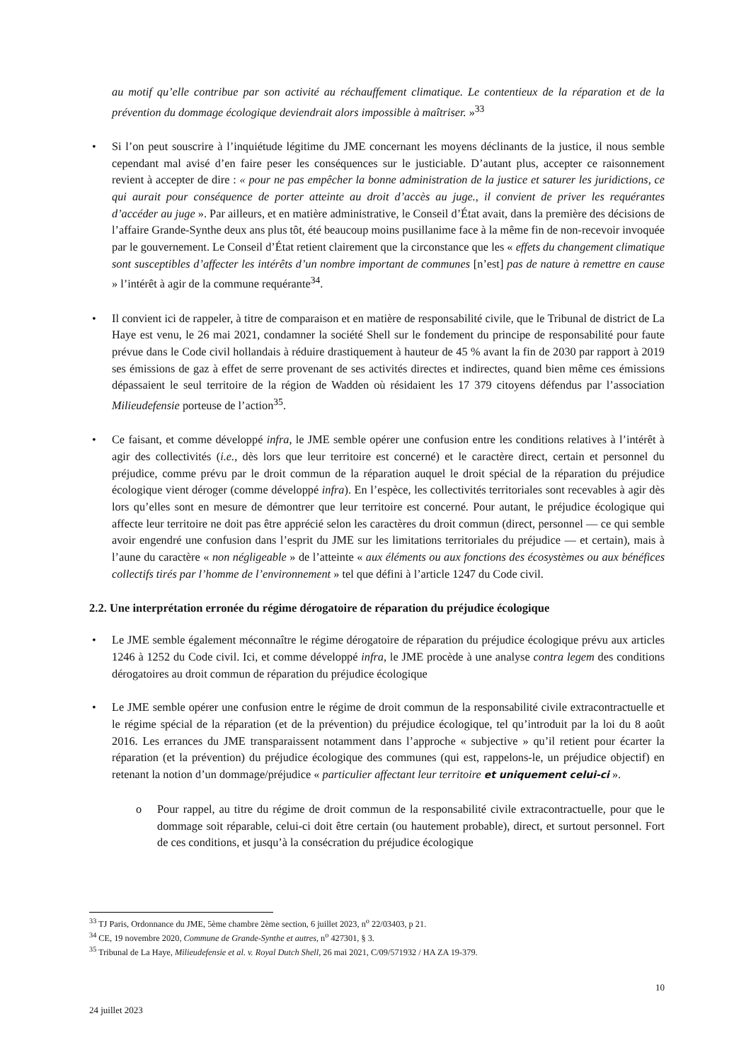au motif qu’elle contribue par son activité au réchauffement climatique. Le contentieux de la réparation et de la prévention du dommage écologique deviendrait alors impossible à maîtriser. »<sup>33</sup>
• Si l’on peut souscrire à l’inquiétude légitime du JME concernant les moyens déclinants de la justice, il nous semble cependant mal avisé d’en faire peser les conséquences sur le justiciable. D’autant plus, accepter ce raisonnement revient à accepter de dire : « pour ne pas empêcher la bonne administration de la justice et saturer les juridictions, ce qui aurait pour conséquence de porter atteinte au droit d’accès au juge., il convient de priver les requérantes d’accéder au juge ». Par ailleurs, et en matière administrative, le Conseil d’État avait, dans la première des décisions de l’affaire Grande-Synthe deux ans plus tôt, été beaucoup moins pusillanime face à la même fin de non-recevoir invoquée par le gouvernement. Le Conseil d’État retient clairement que la circonstance que les « effets du changement climatique sont susceptibles d’affecter les intérêts d’un nombre important de communes [n’est] pas de nature à remettre en cause » l’intérêt à agir de la commune requérante<sup>34</sup>.
• Il convient ici de rappeler, à titre de comparaison et en matière de responsabilité civile, que le Tribunal de district de La Haye est venu, le 26 mai 2021, condamner la société Shell sur le fondement du principe de responsabilité pour faute prévue dans le Code civil hollandais à réduire drastiquement à hauteur de 45 % avant la fin de 2030 par rapport à 2019 ses émissions de gaz à effet de serre provenant de ses activités directes et indirectes, quand bien même ces émissions dépassaient le seul territoire de la région de Wadden où résidaient les 17 379 citoyens défendus par l’association Milieudefensie porteuse de l’action<sup>35</sup>.
• Ce faisant, et comme développé infra, le JME semble opérer une confusion entre les conditions relatives à l’intérêt à agir des collectivités (i.e., dès lors que leur territoire est concerné) et le caractère direct, certain et personnel du préjudice, comme prévu par le droit commun de la réparation auquel le droit spécial de la réparation du préjudice écologique vient déroger (comme développé infra). En l’espèce, les collectivités territoriales sont recevables à agir dès lors qu’elles sont en mesure de démontrer que leur territoire est concerné. Pour autant, le préjudice écologique qui affecte leur territoire ne doit pas être apprécié selon les caractères du droit commun (direct, personnel — ce qui semble avoir engendré une confusion dans l’esprit du JME sur les limitations territoriales du préjudice — et certain), mais à l’aune du caractère « non négligeable » de l’atteinte « aux éléments ou aux fonctions des écosystèmes ou aux bénéfices collectifs tirés par l’homme de l’environnement » tel que défini à l’article 1247 du Code civil.
2.2. Une interprétation erronée du régime dérogatoire de réparation du préjudice écologique
• Le JME semble également méconnaître le régime dérogatoire de réparation du préjudice écologique prévu aux articles 1246 à 1252 du Code civil. Ici, et comme développé infra, le JME procède à une analyse contra legem des conditions dérogatoires au droit commun de réparation du préjudice écologique
• Le JME semble opérer une confusion entre le régime de droit commun de la responsabilité civile extracontractuelle et le régime spécial de la réparation (et de la prévention) du préjudice écologique, tel qu’introduit par la loi du 8 août 2016. Les errances du JME transparaissent notamment dans l’approche « subjective » qu’il retient pour écarter la réparation (et la prévention) du préjudice écologique des communes (qui est, rappelons-le, un préjudice objectif) en retenant la notion d’un dommage/préjudice « particulier affectant leur territoire et uniquement celui-ci ».
o Pour rappel, au titre du régime de droit commun de la responsabilité civile extracontractuelle, pour que le dommage soit réparable, celui-ci doit être certain (ou hautement probable), direct, et surtout personnel. Fort de ces conditions, et jusqu’à la consécration du préjudice écologique
<sup>33</sup> TJ Paris, Ordonnance du JME, 5ème chambre 2ème section, 6 juillet 2023, n<sup>o</sup> 22/03403, p 21.
<sup>34</sup> CE, 19 novembre 2020, Commune de Grande-Synthe et autres, n<sup>o</sup> 427301, § 3.
<sup>35</sup> Tribunal de La Haye, Milieudefensie et al. v. Royal Dutch Shell, 26 mai 2021, C/09/571932 / HA ZA 19-379.
10
24 juillet 2023